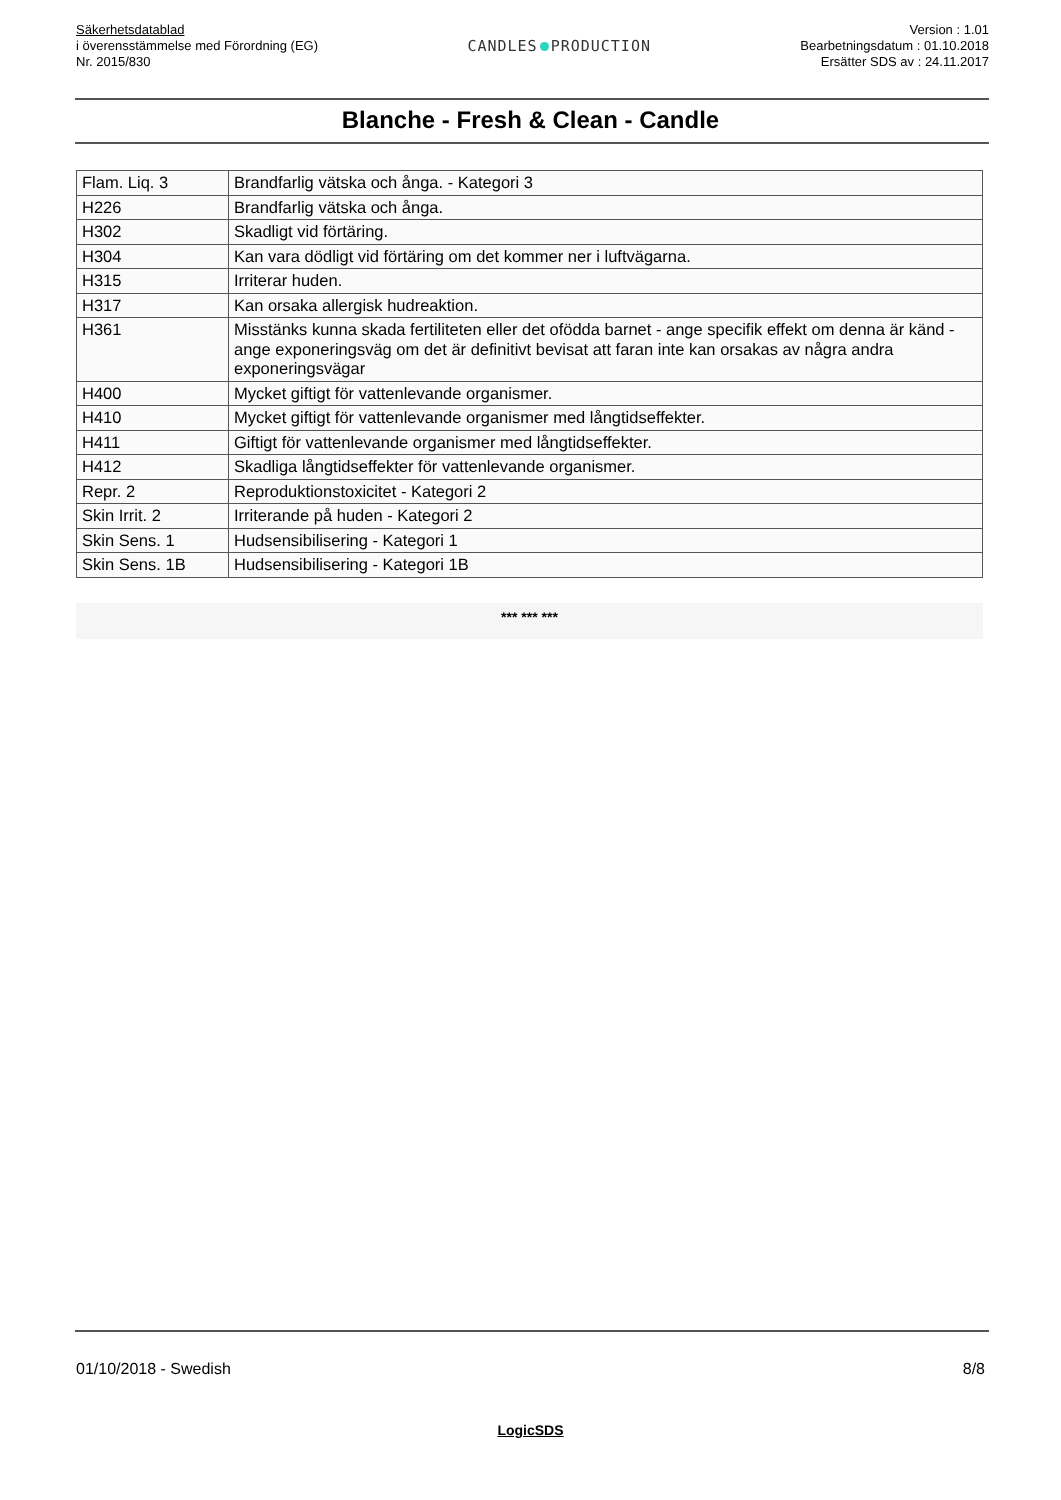Säkerhetsdatablad
i överensstämmelse med Förordning (EG)
Nr. 2015/830
CANDLES PRODUCTION
Version : 1.01
Bearbetningsdatum : 01.10.2018
Ersätter SDS av : 24.11.2017
Blanche - Fresh & Clean - Candle
| Flam. Liq. 3 | Brandfarlig vätska och ånga. - Kategori 3 |
| H226 | Brandfarlig vätska och ånga. |
| H302 | Skadligt vid förtäring. |
| H304 | Kan vara dödligt vid förtäring om det kommer ner i luftvägarna. |
| H315 | Irriterar huden. |
| H317 | Kan orsaka allergisk hudreaktion. |
| H361 | Misstänks kunna skada fertiliteten eller det ofödda barnet - ange specifik effekt om denna är känd - ange exponeringsväg om det är definitivt bevisat att faran inte kan orsakas av några andra exponeringsvägar |
| H400 | Mycket giftigt för vattenlevande organismer. |
| H410 | Mycket giftigt för vattenlevande organismer med långtidseffekter. |
| H411 | Giftigt för vattenlevande organismer med långtidseffekter. |
| H412 | Skadliga långtidseffekter för vattenlevande organismer. |
| Repr. 2 | Reproduktionstoxicitet - Kategori 2 |
| Skin Irrit. 2 | Irriterande på huden - Kategori 2 |
| Skin Sens. 1 | Hudsensibilisering - Kategori 1 |
| Skin Sens. 1B | Hudsensibilisering - Kategori 1B |
*** *** ***
01/10/2018 - Swedish 8/8
LogicSDS